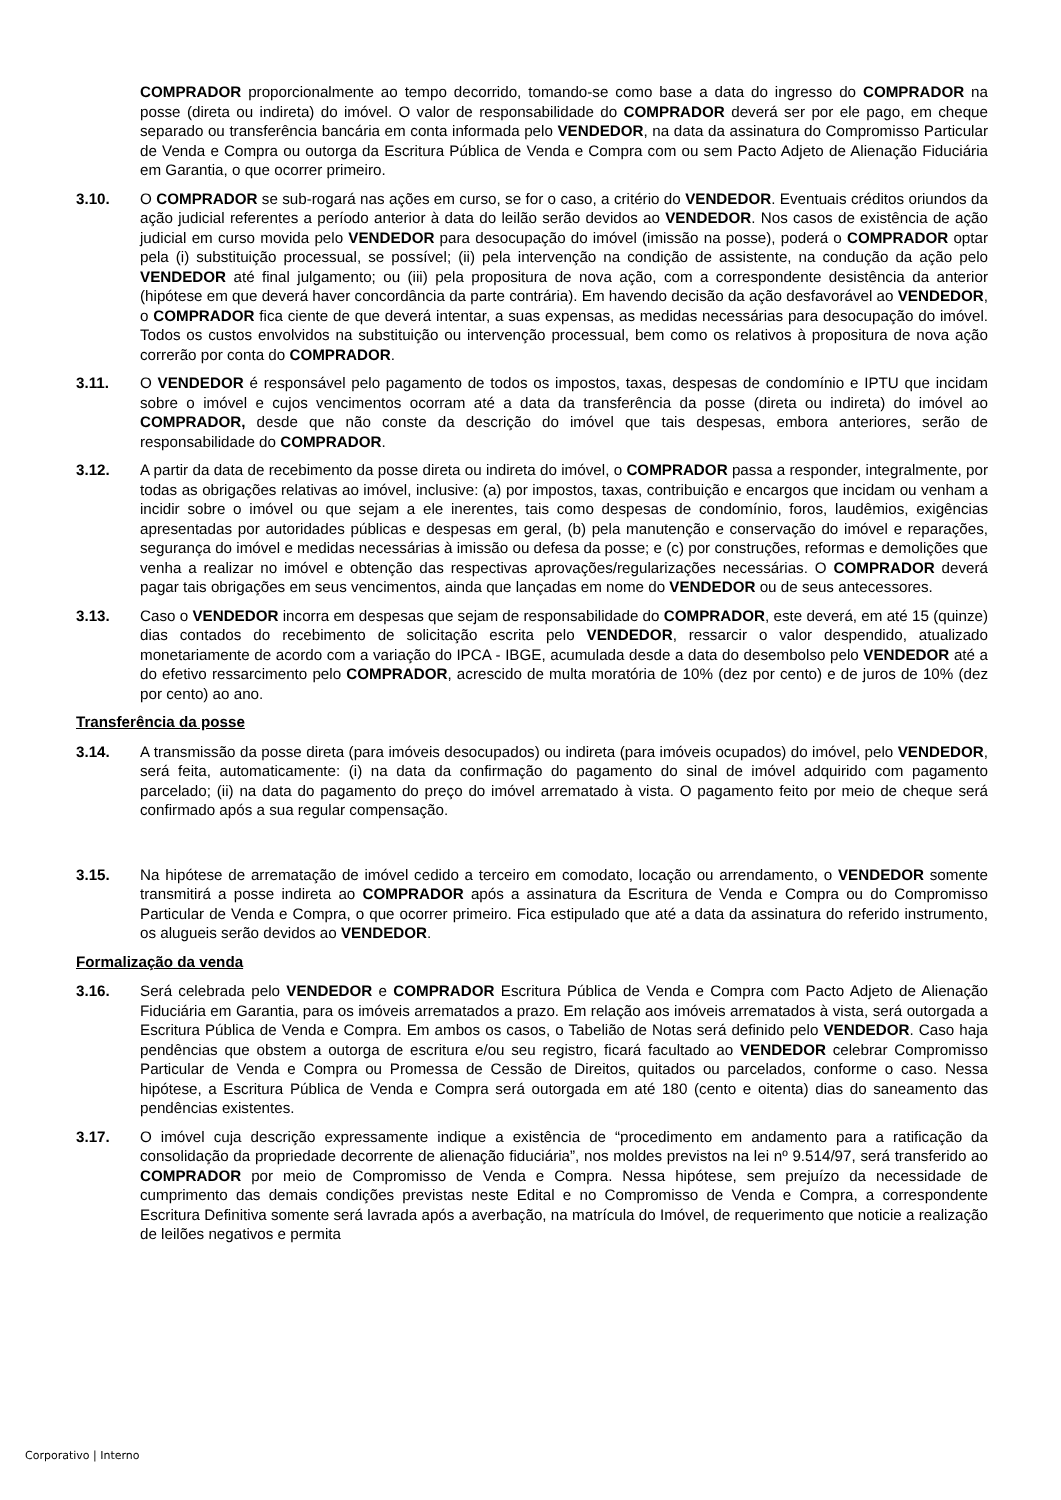COMPRADOR proporcionalmente ao tempo decorrido, tomando-se como base a data do ingresso do COMPRADOR na posse (direta ou indireta) do imóvel. O valor de responsabilidade do COMPRADOR deverá ser por ele pago, em cheque separado ou transferência bancária em conta informada pelo VENDEDOR, na data da assinatura do Compromisso Particular de Venda e Compra ou outorga da Escritura Pública de Venda e Compra com ou sem Pacto Adjeto de Alienação Fiduciária em Garantia, o que ocorrer primeiro.
3.10. O COMPRADOR se sub-rogará nas ações em curso, se for o caso, a critério do VENDEDOR. Eventuais créditos oriundos da ação judicial referentes a período anterior à data do leilão serão devidos ao VENDEDOR. Nos casos de existência de ação judicial em curso movida pelo VENDEDOR para desocupação do imóvel (imissão na posse), poderá o COMPRADOR optar pela (i) substituição processual, se possível; (ii) pela intervenção na condição de assistente, na condução da ação pelo VENDEDOR até final julgamento; ou (iii) pela propositura de nova ação, com a correspondente desistência da anterior (hipótese em que deverá haver concordância da parte contrária). Em havendo decisão da ação desfavorável ao VENDEDOR, o COMPRADOR fica ciente de que deverá intentar, a suas expensas, as medidas necessárias para desocupação do imóvel. Todos os custos envolvidos na substituição ou intervenção processual, bem como os relativos à propositura de nova ação correrão por conta do COMPRADOR.
3.11. O VENDEDOR é responsável pelo pagamento de todos os impostos, taxas, despesas de condomínio e IPTU que incidam sobre o imóvel e cujos vencimentos ocorram até a data da transferência da posse (direta ou indireta) do imóvel ao COMPRADOR, desde que não conste da descrição do imóvel que tais despesas, embora anteriores, serão de responsabilidade do COMPRADOR.
3.12. A partir da data de recebimento da posse direta ou indireta do imóvel, o COMPRADOR passa a responder, integralmente, por todas as obrigações relativas ao imóvel, inclusive: (a) por impostos, taxas, contribuição e encargos que incidam ou venham a incidir sobre o imóvel ou que sejam a ele inerentes, tais como despesas de condomínio, foros, laudêmios, exigências apresentadas por autoridades públicas e despesas em geral, (b) pela manutenção e conservação do imóvel e reparações, segurança do imóvel e medidas necessárias à imissão ou defesa da posse; e (c) por construções, reformas e demolições que venha a realizar no imóvel e obtenção das respectivas aprovações/regularizações necessárias. O COMPRADOR deverá pagar tais obrigações em seus vencimentos, ainda que lançadas em nome do VENDEDOR ou de seus antecessores.
3.13. Caso o VENDEDOR incorra em despesas que sejam de responsabilidade do COMPRADOR, este deverá, em até 15 (quinze) dias contados do recebimento de solicitação escrita pelo VENDEDOR, ressarcir o valor despendido, atualizado monetariamente de acordo com a variação do IPCA - IBGE, acumulada desde a data do desembolso pelo VENDEDOR até a do efetivo ressarcimento pelo COMPRADOR, acrescido de multa moratória de 10% (dez por cento) e de juros de 10% (dez por cento) ao ano.
Transferência da posse
3.14. A transmissão da posse direta (para imóveis desocupados) ou indireta (para imóveis ocupados) do imóvel, pelo VENDEDOR, será feita, automaticamente: (i) na data da confirmação do pagamento do sinal de imóvel adquirido com pagamento parcelado; (ii) na data do pagamento do preço do imóvel arrematado à vista. O pagamento feito por meio de cheque será confirmado após a sua regular compensação.
3.15. Na hipótese de arrematação de imóvel cedido a terceiro em comodato, locação ou arrendamento, o VENDEDOR somente transmitirá a posse indireta ao COMPRADOR após a assinatura da Escritura de Venda e Compra ou do Compromisso Particular de Venda e Compra, o que ocorrer primeiro. Fica estipulado que até a data da assinatura do referido instrumento, os alugueis serão devidos ao VENDEDOR.
Formalização da venda
3.16. Será celebrada pelo VENDEDOR e COMPRADOR Escritura Pública de Venda e Compra com Pacto Adjeto de Alienação Fiduciária em Garantia, para os imóveis arrematados a prazo. Em relação aos imóveis arrematados à vista, será outorgada a Escritura Pública de Venda e Compra. Em ambos os casos, o Tabelião de Notas será definido pelo VENDEDOR. Caso haja pendências que obstem a outorga de escritura e/ou seu registro, ficará facultado ao VENDEDOR celebrar Compromisso Particular de Venda e Compra ou Promessa de Cessão de Direitos, quitados ou parcelados, conforme o caso. Nessa hipótese, a Escritura Pública de Venda e Compra será outorgada em até 180 (cento e oitenta) dias do saneamento das pendências existentes.
3.17. O imóvel cuja descrição expressamente indique a existência de “procedimento em andamento para a ratificação da consolidação da propriedade decorrente de alienação fiduciária”, nos moldes previstos na lei nº 9.514/97, será transferido ao COMPRADOR por meio de Compromisso de Venda e Compra. Nessa hipótese, sem prejuízo da necessidade de cumprimento das demais condições previstas neste Edital e no Compromisso de Venda e Compra, a correspondente Escritura Definitiva somente será lavrada após a averbação, na matrícula do Imóvel, de requerimento que noticie a realização de leilões negativos e permita
Corporativo | Interno